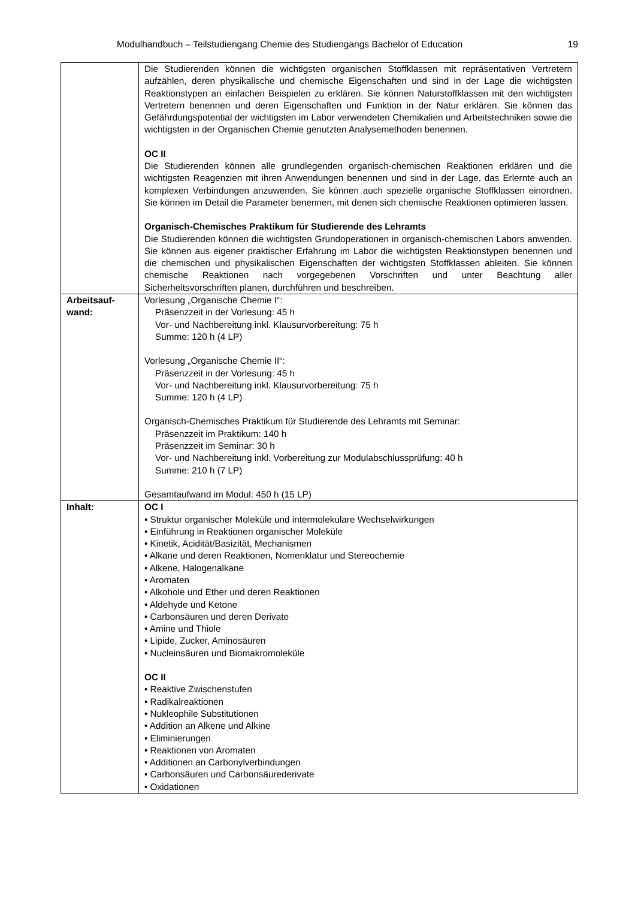Modulhandbuch – Teilstudiengang Chemie des Studiengangs Bachelor of Education 19
| | Die Studierenden können die wichtigsten organischen Stoffklassen mit repräsentativen Vertretern aufzählen, deren physikalische und chemische Eigenschaften und sind in der Lage die wichtigsten Reaktionstypen an einfachen Beispielen zu erklären. Sie können Naturstoffklassen mit den wichtigsten Vertretern benennen und deren Eigenschaften und Funktion in der Natur erklären. Sie können das Gefährdungspotential der wichtigsten im Labor verwendeten Chemikalien und Arbeitstechniken sowie die wichtigsten in der Organischen Chemie genutzten Analysemethoden benennen. OC II Die Studierenden können alle grundlegenden organisch-chemischen Reaktionen erklären und die wichtigsten Reagenzien mit ihren Anwendungen benennen und sind in der Lage, das Erlernte auch an komplexen Verbindungen anzuwenden. Sie können auch spezielle organische Stoffklassen einordnen. Sie können im Detail die Parameter benennen, mit denen sich chemische Reaktionen optimieren lassen. Organisch-Chemisches Praktikum für Studierende des Lehramts Die Studierenden können die wichtigsten Grundoperationen in organisch-chemischen Labors anwenden. Sie können aus eigener praktischer Erfahrung im Labor die wichtigsten Reaktionstypen benennen und die chemischen und physikalischen Eigenschaften der wichtigsten Stoffklassen ableiten. Sie können chemische Reaktionen nach vorgegebenen Vorschriften und unter Beachtung aller Sicherheitsvorschriften planen, durchführen und beschreiben. |
| Arbeitsauf- wand: | Vorlesung „Organische Chemie I“: Präsenzzeit in der Vorlesung: 45 h Vor- und Nachbereitung inkl. Klausurvorbereitung: 75 h Summe: 120 h (4 LP) Vorlesung „Organische Chemie II“: Präsenzzeit in der Vorlesung: 45 h Vor- und Nachbereitung inkl. Klausurvorbereitung: 75 h Summe: 120 h (4 LP) Organisch-Chemisches Praktikum für Studierende des Lehramts mit Seminar: Präsenzzeit im Praktikum: 140 h Präsenzzeit im Seminar: 30 h Vor- und Nachbereitung inkl. Vorbereitung zur Modulabschlussprüfung: 40 h Summe: 210 h (7 LP) Gesamtaufwand im Modul: 450 h (15 LP) |
| Inhalt: | OC I • Struktur organischer Moleküle und intermolekulare Wechselwirkungen • Einführung in Reaktionen organischer Moleküle • Kinetik, Acidität/Basizität, Mechanismen • Alkane und deren Reaktionen, Nomenklatur und Stereochemie • Alkene, Halogenalkane • Aromaten • Alkohole und Ether und deren Reaktionen • Aldehyde und Ketone • Carbonsäuren und deren Derivate • Amine und Thiole • Lipide, Zucker, Aminosäuren • Nucleinsäuren und Biomakromoleküle OC II • Reaktive Zwischenstufen • Radikalreaktionen • Nukleophile Substitutionen • Addition an Alkene und Alkine • Eliminierungen • Reaktionen von Aromaten • Additionen an Carbonylverbindungen • Carbonsäuren und Carbonsäurederivate • Oxidationen |